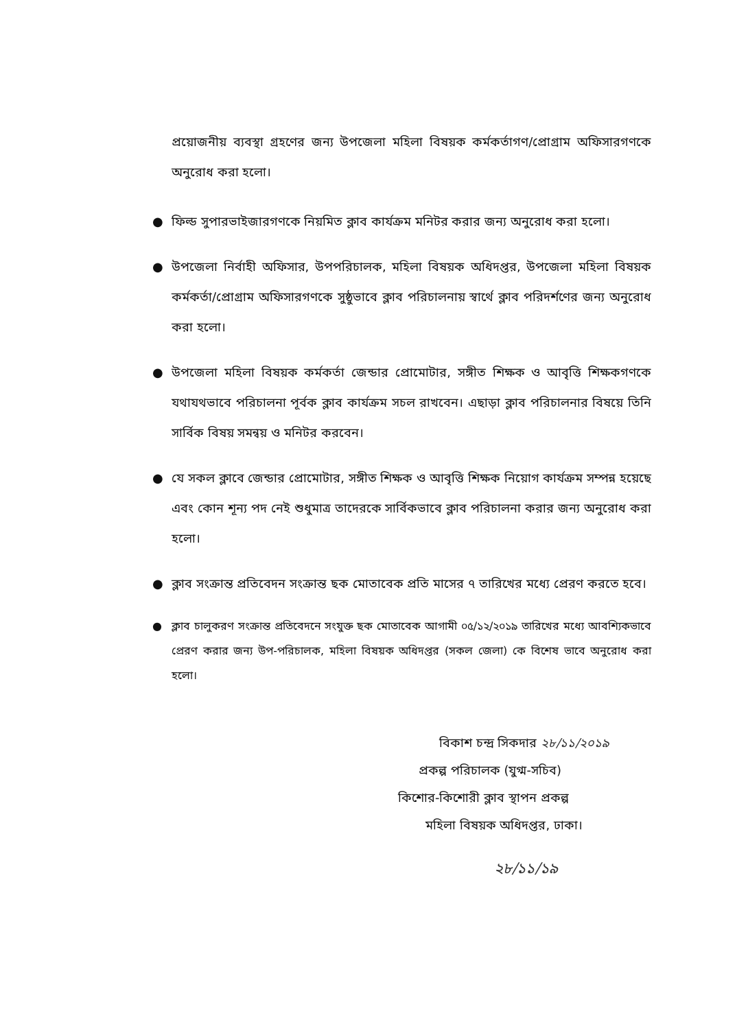প্রয়োজনীয় ব্যবস্থা গ্রহণের জন্য উপজেলা মহিলা বিষয়ক কর্মকর্তাগণ/প্রোগ্রাম অফিসারগণকে অনুরোধ করা হলো।
● ফিল্ড সুপারভাইজারগণকে নিয়মিত ক্লাব কার্যক্রম মনিটর করার জন্য অনুরোধ করা হলো।
● উপজেলা নির্বাহী অফিসার, উপপরিচালক, মহিলা বিষয়ক অধিদপ্তর, উপজেলা মহিলা বিষয়ক কর্মকর্তা/প্রোগ্রাম অফিসারগণকে সুষ্ঠুভাবে ক্লাব পরিচালনায় স্বার্থে ক্লাব পরিদর্শণের জন্য অনুরোধ করা হলো।
● উপজেলা মহিলা বিষয়ক কর্মকর্তা জেন্ডার প্রোমোটার, সঙ্গীত শিক্ষক ও আবৃত্তি শিক্ষকগণকে যথাযথভাবে পরিচালনা পূর্বক ক্লাব কার্যক্রম সচল রাখবেন। এছাড়া ক্লাব পরিচালনার বিষয়ে তিনি সার্বিক বিষয় সমন্বয় ও মনিটর করবেন।
● যে সকল ক্লাবে জেন্ডার প্রোমোটার, সঙ্গীত শিক্ষক ও আবৃত্তি শিক্ষক নিয়োগ কার্যক্রম সম্পন্ন হয়েছে এবং কোন শূন্য পদ নেই শুধুমাত্র তাদেরকে সার্বিকভাবে ক্লাব পরিচালনা করার জন্য অনুরোধ করা হলো।
● ক্লাব সংক্রান্ত প্রতিবেদন সংক্রান্ত ছক মোতাবেক প্রতি মাসের ৭ তারিখের মধ্যে প্রেরণ করতে হবে।
● ক্লাব চালুকরণ সংক্রান্ত প্রতিবেদনে সংযুক্ত ছক মোতাবেক আগামী ০৫/১২/২০১৯ তারিখের মধ্যে আবশ্যিকভাবে প্রেরণ করার জন্য উপ-পরিচালক, মহিলা বিষয়ক অধিদপ্তর (সকল জেলা) কে বিশেষ ভাবে অনুরোধ করা হলো।
বিকাশ চন্দ্র সিকদার ২৮/১১/২০১৯
প্রকল্প পরিচালক (যুগ্ম-সচিব)
কিশোর-কিশোরী ক্লাব স্থাপন প্রকল্প
মহিলা বিষয়ক অধিদপ্তর, ঢাকা।
২৮/১১/১৯